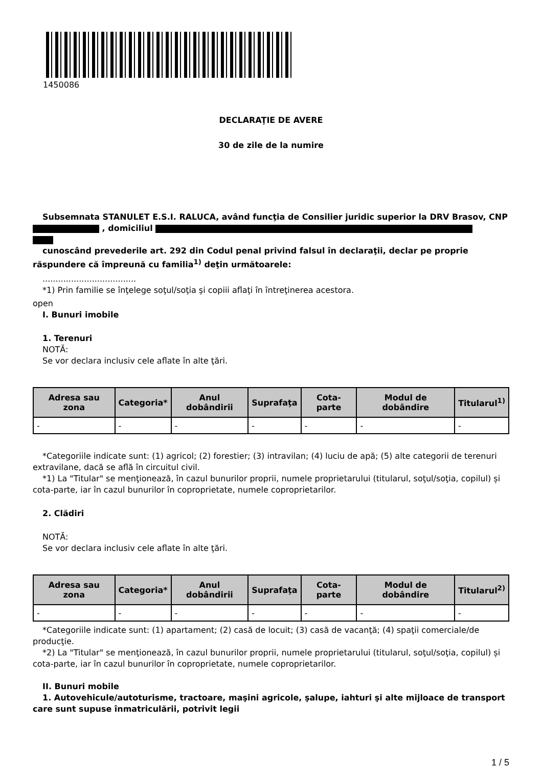1450086
DECLARAŢIE DE AVERE
30 de zile de la numire
Subsemnata STANULET E.S.I. RALUCA, având funcţia de Consilier juridic superior la DRV Brasov, CNP , domiciliul
cunoscând prevederile art. 292 din Codul penal privind falsul în declaraţii, declar pe proprie răspundere că împreună cu familia<sup>1)</sup> deţin următoarele:
....................................
*1) Prin familie se înţelege soţul/soţia şi copiii aflaţi în întreţinerea acestora.
open
I. Bunuri imobile
1. Terenuri
NOTĂ:
Se vor declara inclusiv cele aflate în alte ţări.
| Adresa sau zona | Categoria* | Anul dobândirii | Suprafaţa | Cota-parte | Modul de dobândire | Titularul<sup>1)</sup> |
| --- | --- | --- | --- | --- | --- | --- |
| - | - | - | - | - | - | - |
*Categoriile indicate sunt: (1) agricol; (2) forestier; (3) intravilan; (4) luciu de apă; (5) alte categorii de terenuri extravilane, dacă se află în circuitul civil.
*1) La "Titular" se menţionează, în cazul bunurilor proprii, numele proprietarului (titularul, soţul/soţia, copilul) și cota-parte, iar în cazul bunurilor în coproprietate, numele coproprietarilor.
2. Clădiri
NOTĂ:
Se vor declara inclusiv cele aflate în alte ţări.
| Adresa sau zona | Categoria* | Anul dobândirii | Suprafaţa | Cota-parte | Modul de dobândire | Titularul<sup>2)</sup> |
| --- | --- | --- | --- | --- | --- | --- |
| - | - | - | - | - | - | - |
*Categoriile indicate sunt: (1) apartament; (2) casă de locuit; (3) casă de vacanţă; (4) spaţii comerciale/de producţie.
*2) La "Titular" se menţionează, în cazul bunurilor proprii, numele proprietarului (titularul, soţul/soţia, copilul) și cota-parte, iar în cazul bunurilor în coproprietate, numele coproprietarilor.
II. Bunuri mobile
1. Autovehicule/autoturisme, tractoare, maşini agricole, şalupe, iahturi şi alte mijloace de transport care sunt supuse înmatriculării, potrivit legii
1 / 5